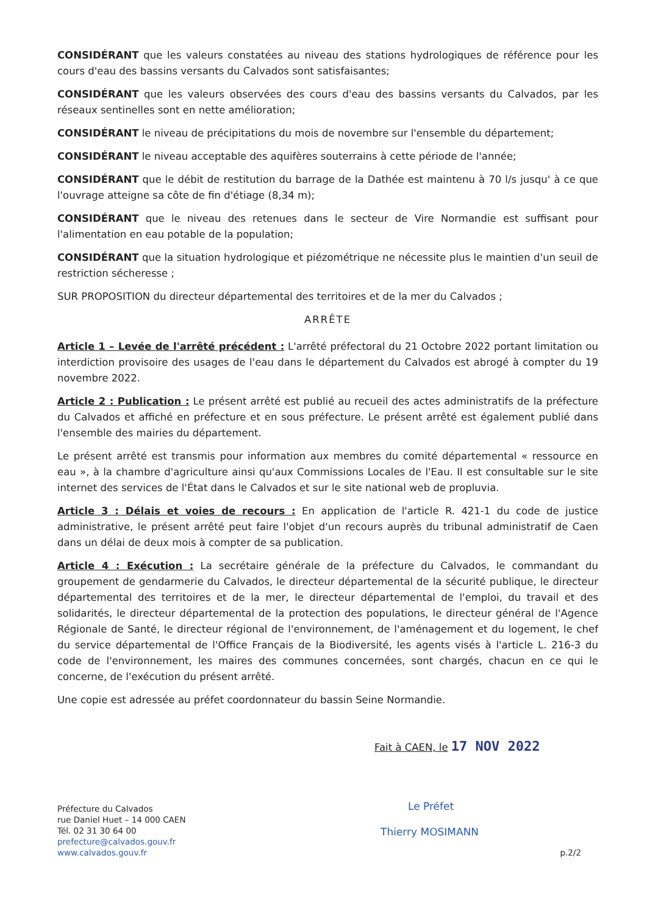CONSIDÉRANT que les valeurs constatées au niveau des stations hydrologiques de référence pour les cours d'eau des bassins versants du Calvados sont satisfaisantes;
CONSIDÉRANT que les valeurs observées des cours d'eau des bassins versants du Calvados, par les réseaux sentinelles sont en nette amélioration;
CONSIDÉRANT le niveau de précipitations du mois de novembre sur l'ensemble du département;
CONSIDÉRANT le niveau acceptable des aquifères souterrains à cette période de l'année;
CONSIDÉRANT que le débit de restitution du barrage de la Dathée est maintenu à 70 l/s jusqu' à ce que l'ouvrage atteigne sa côte de fin d'étiage (8,34 m);
CONSIDÉRANT que le niveau des retenues dans le secteur de Vire Normandie est suffisant pour l'alimentation en eau potable de la population;
CONSIDÉRANT que la situation hydrologique et piézométrique ne nécessite plus le maintien d'un seuil de restriction sécheresse ;
SUR PROPOSITION du directeur départemental des territoires et de la mer du Calvados ;
ARRÊTE
Article 1 – Levée de l'arrêté précédent : L'arrêté préfectoral du 21 Octobre 2022 portant limitation ou interdiction provisoire des usages de l'eau dans le département du Calvados est abrogé à compter du 19 novembre 2022.
Article 2 : Publication : Le présent arrêté est publié au recueil des actes administratifs de la préfecture du Calvados et affiché en préfecture et en sous préfecture. Le présent arrêté est également publié dans l'ensemble des mairies du département.
Le présent arrêté est transmis pour information aux membres du comité départemental « ressource en eau », à la chambre d'agriculture ainsi qu'aux Commissions Locales de l'Eau. Il est consultable sur le site internet des services de l'État dans le Calvados et sur le site national web de propluvia.
Article 3 : Délais et voies de recours : En application de l'article R. 421-1 du code de justice administrative, le présent arrêté peut faire l'objet d'un recours auprès du tribunal administratif de Caen dans un délai de deux mois à compter de sa publication.
Article 4 : Exécution : La secrétaire générale de la préfecture du Calvados, le commandant du groupement de gendarmerie du Calvados, le directeur départemental de la sécurité publique, le directeur départemental des territoires et de la mer, le directeur départemental de l'emploi, du travail et des solidarités, le directeur départemental de la protection des populations, le directeur général de l'Agence Régionale de Santé, le directeur régional de l'environnement, de l'aménagement et du logement, le chef du service départemental de l'Office Français de la Biodiversité, les agents visés à l'article L. 216-3 du code de l'environnement, les maires des communes concernées, sont chargés, chacun en ce qui le concerne, de l'exécution du présent arrêté.
Une copie est adressée au préfet coordonnateur du bassin Seine Normandie.
Fait à CAEN, le 17 NOV 2022
Le Préfet
Thierry MOSIMANN
Préfecture du Calvados
rue Daniel Huet – 14 000 CAEN
Tél. 02 31 30 64 00
prefecture@calvados.gouv.fr
www.calvados.gouv.fr
p.2/2